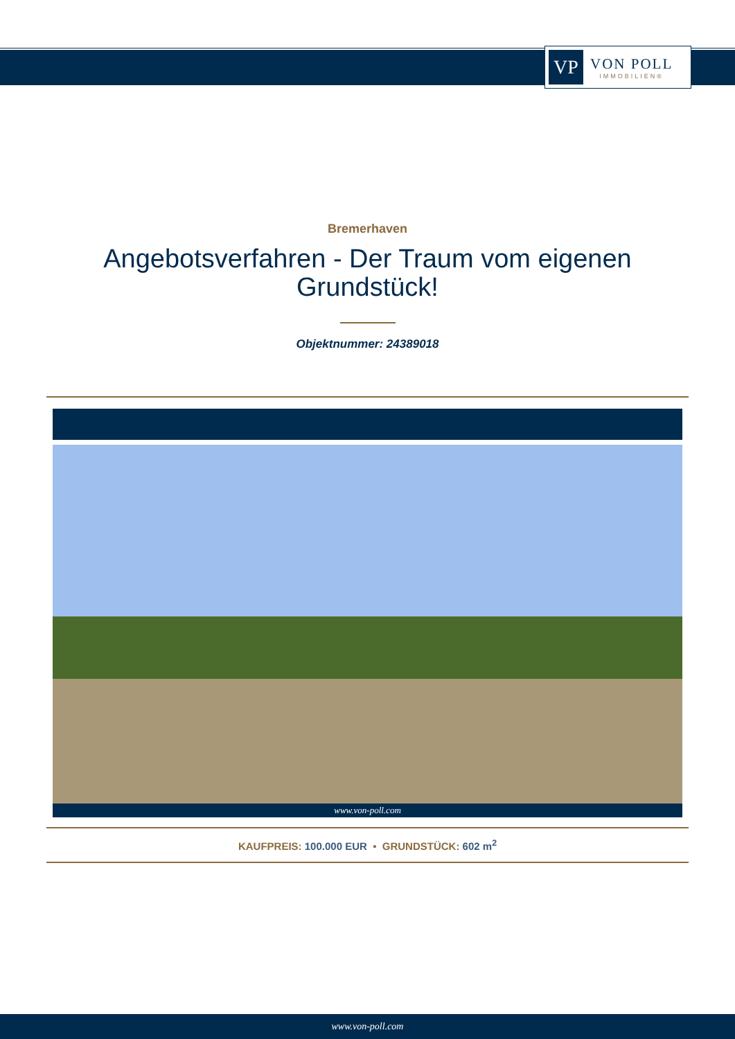VP
VON POLL
IMMOBILIEN®
Bremerhaven
Angebotsverfahren - Der Traum vom eigenen Grundstück!
Objektnummer: 24389018
www.von-poll.com
KAUFPREIS: 100.000 EUR • GRUNDSTÜCK: 602 m<sup>2</sup>
www.von-poll.com